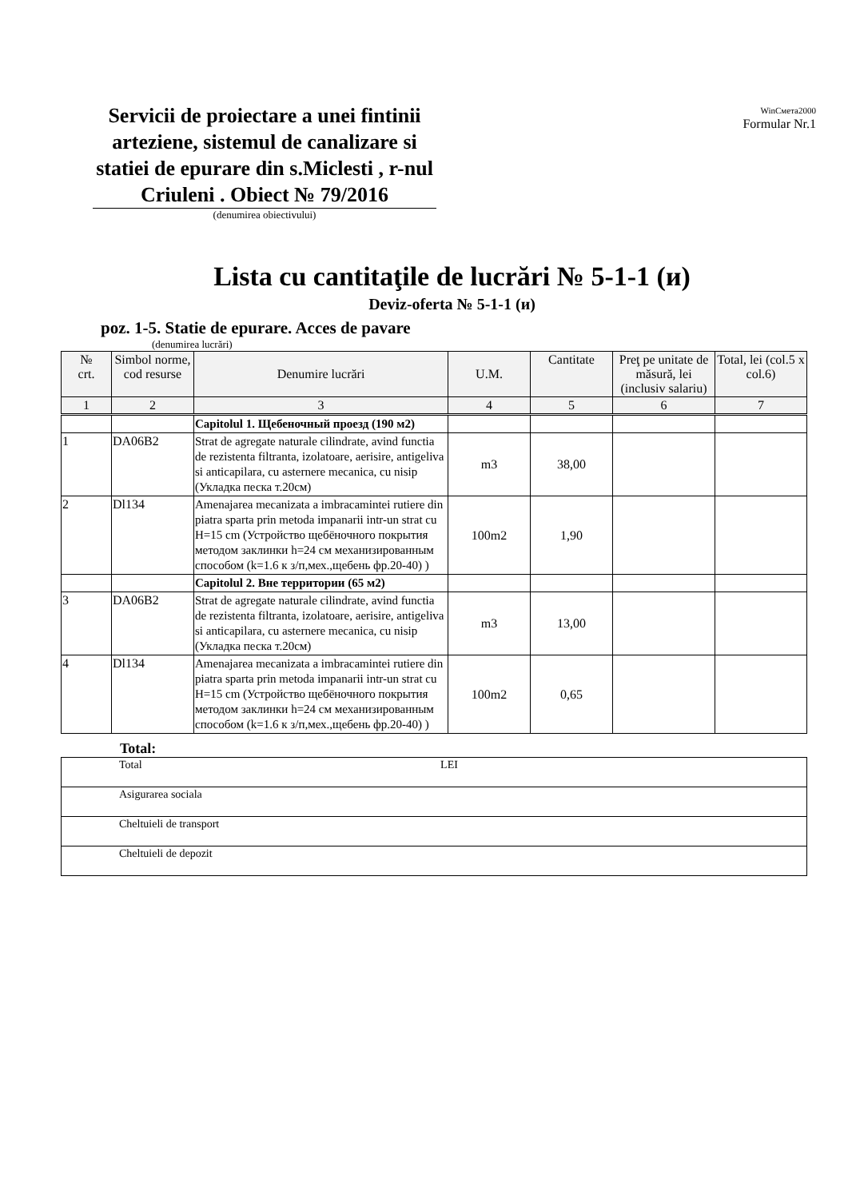Servicii de proiectare a unei fintinii arteziene, sistemul de canalizare si statiei de epurare din s.Miclesti , r-nul Criuleni . Obiect № 79/2016
WinСмета2000
Formular Nr.1
(denumirea obiectivului)
Lista cu cantitaţile de lucrări № 5-1-1 (и)
Deviz-oferta № 5-1-1 (и)
poz. 1-5. Statie de epurare. Acces de pavare
(denumirea lucrări)
| № crt. | Simbol norme, cod resurse | Denumire lucrări | U.M. | Cantitate | Preţ pe unitate de măsură, lei (inclusiv salariu) | Total, lei (col.5 x col.6) |
| --- | --- | --- | --- | --- | --- | --- |
| 1 | 2 | 3 | 4 | 5 | 6 | 7 |
| | | Capitolul 1. Щебеночный проезд (190 м2) | | | | |
| 1 | DA06B2 | Strat de agregate naturale cilindrate, avind functia de rezistenta filtranta, izolatoare, aerisire, antigeliva si anticapilara, cu asternere mecanica, cu nisip (Укладка песка т.20см) | m3 | 38,00 | | |
| 2 | Dl134 | Amenajarea mecanizata a imbracamintei rutiere din piatra sparta prin metoda impanarii intr-un strat cu H=15 cm (Устройство щебёночного покрытия методом заклинки h=24 см механизированным способом (k=1.6 к з/п,мех.,щебень фр.20-40) ) | 100m2 | 1,90 | | |
| | | Capitolul 2. Вне территории (65 м2) | | | | |
| 3 | DA06B2 | Strat de agregate naturale cilindrate, avind functia de rezistenta filtranta, izolatoare, aerisire, antigeliva si anticapilara, cu asternere mecanica, cu nisip (Укладка песка т.20см) | m3 | 13,00 | | |
| 4 | Dl134 | Amenajarea mecanizata a imbracamintei rutiere din piatra sparta prin metoda impanarii intr-un strat cu H=15 cm (Устройство щебёночного покрытия методом заклинки h=24 см механизированным способом (k=1.6 к з/п,мех.,щебень фр.20-40) ) | 100m2 | 0,65 | | |
Total:
| Total LEI |
| Asigurarea sociala |
| Cheltuieli de transport |
| Cheltuieli de depozit |